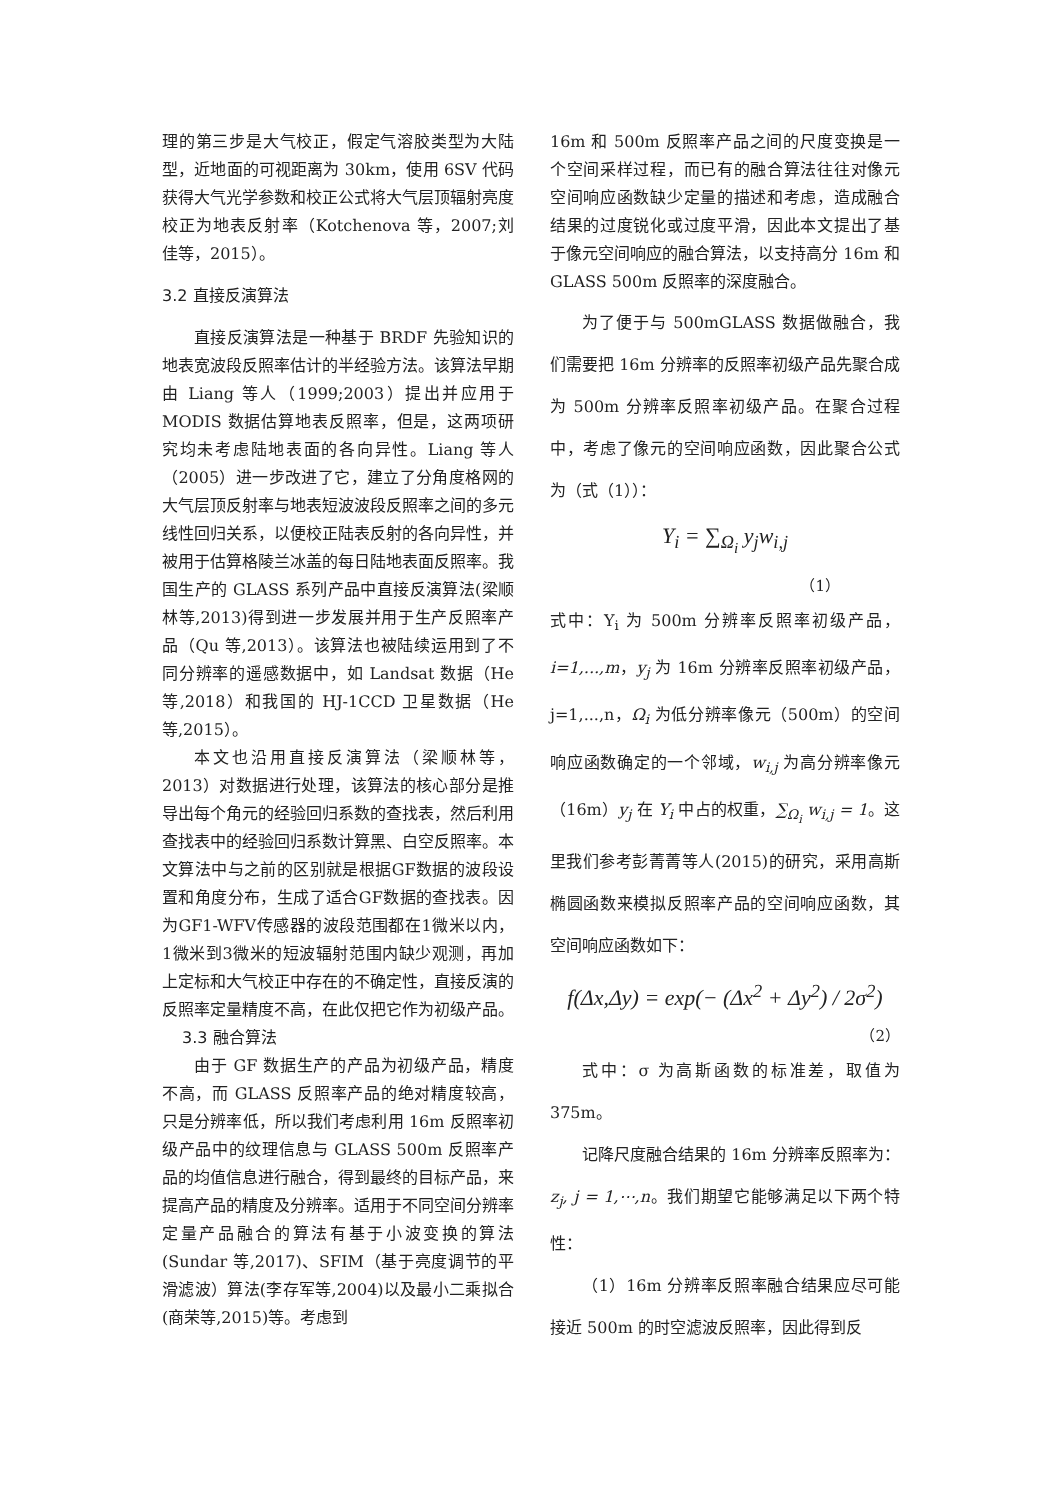理的第三步是大气校正，假定气溶胶类型为大陆型，近地面的可视距离为 30km，使用 6SV 代码获得大气光学参数和校正公式将大气层顶辐射亮度校正为地表反射率（Kotchenova 等，2007;刘佳等，2015）。
3.2 直接反演算法
直接反演算法是一种基于 BRDF 先验知识的地表宽波段反照率估计的半经验方法。该算法早期由 Liang 等人（1999;2003）提出并应用于 MODIS 数据估算地表反照率，但是，这两项研究均未考虑陆地表面的各向异性。Liang 等人（2005）进一步改进了它，建立了分角度格网的大气层顶反射率与地表短波波段反照率之间的多元线性回归关系，以便校正陆表反射的各向异性，并被用于估算格陵兰冰盖的每日陆地表面反照率。我国生产的 GLASS 系列产品中直接反演算法(梁顺林等,2013)得到进一步发展并用于生产反照率产品（Qu 等,2013）。该算法也被陆续运用到了不同分辨率的遥感数据中，如 Landsat 数据（He 等,2018）和我国的 HJ-1CCD 卫星数据（He 等,2015）。
本文也沿用直接反演算法（梁顺林等，2013）对数据进行处理，该算法的核心部分是推导出每个角元的经验回归系数的查找表，然后利用查找表中的经验回归系数计算黑、白空反照率。本文算法中与之前的区别就是根据GF数据的波段设置和角度分布，生成了适合GF数据的查找表。因为GF1-WFV传感器的波段范围都在1微米以内，1微米到3微米的短波辐射范围内缺少观测，再加上定标和大气校正中存在的不确定性，直接反演的反照率定量精度不高，在此仅把它作为初级产品。
3.3 融合算法
由于 GF 数据生产的产品为初级产品，精度不高，而 GLASS 反照率产品的绝对精度较高，只是分辨率低，所以我们考虑利用 16m 反照率初级产品中的纹理信息与 GLASS 500m 反照率产品的均值信息进行融合，得到最终的目标产品，来提高产品的精度及分辨率。适用于不同空间分辨率定量产品融合的算法有基于小波变换的算法(Sundar 等,2017)、SFIM（基于亮度调节的平滑滤波）算法(李存军等,2004)以及最小二乘拟合(商荣等,2015)等。考虑到
16m 和 500m 反照率产品之间的尺度变换是一个空间采样过程，而已有的融合算法往往对像元空间响应函数缺少定量的描述和考虑，造成融合结果的过度锐化或过度平滑，因此本文提出了基于像元空间响应的融合算法，以支持高分 16m 和 GLASS 500m 反照率的深度融合。
为了便于与 500mGLASS 数据做融合，我们需要把 16m 分辨率的反照率初级产品先聚合成为 500m 分辨率反照率初级产品。在聚合过程中，考虑了像元的空间响应函数，因此聚合公式为（式（1））：
Y<sub>i</sub> = ∑<sub>Ω<sub>i</sub></sub> y<sub>j</sub>w<sub>i,j</sub>
（1）
式中：Y<sub>i</sub> 为 500m 分辨率反照率初级产品，i=1,...,m，y<sub>j</sub> 为 16m 分辨率反照率初级产品，j=1,...,n，Ω<sub>i</sub> 为低分辨率像元（500m）的空间响应函数确定的一个邻域，w<sub>i,j</sub> 为高分辨率像元（16m）y<sub>j</sub> 在 Y<sub>i</sub> 中占的权重，∑<sub>Ω<sub>i</sub></sub> w<sub>i,j</sub> = 1。这里我们参考彭菁菁等人(2015)的研究，采用高斯椭圆函数来模拟反照率产品的空间响应函数，其空间响应函数如下：
f(Δx,Δy) = exp(− (Δx<sup>2</sup> + Δy<sup>2</sup>) / 2σ<sup>2</sup>)
（2）
式中：σ 为高斯函数的标准差，取值为 375m。
记降尺度融合结果的 16m 分辨率反照率为：z<sub>j</sub>, j = 1,⋯,n。我们期望它能够满足以下两个特性：
（1）16m 分辨率反照率融合结果应尽可能接近 500m 的时空滤波反照率，因此得到反